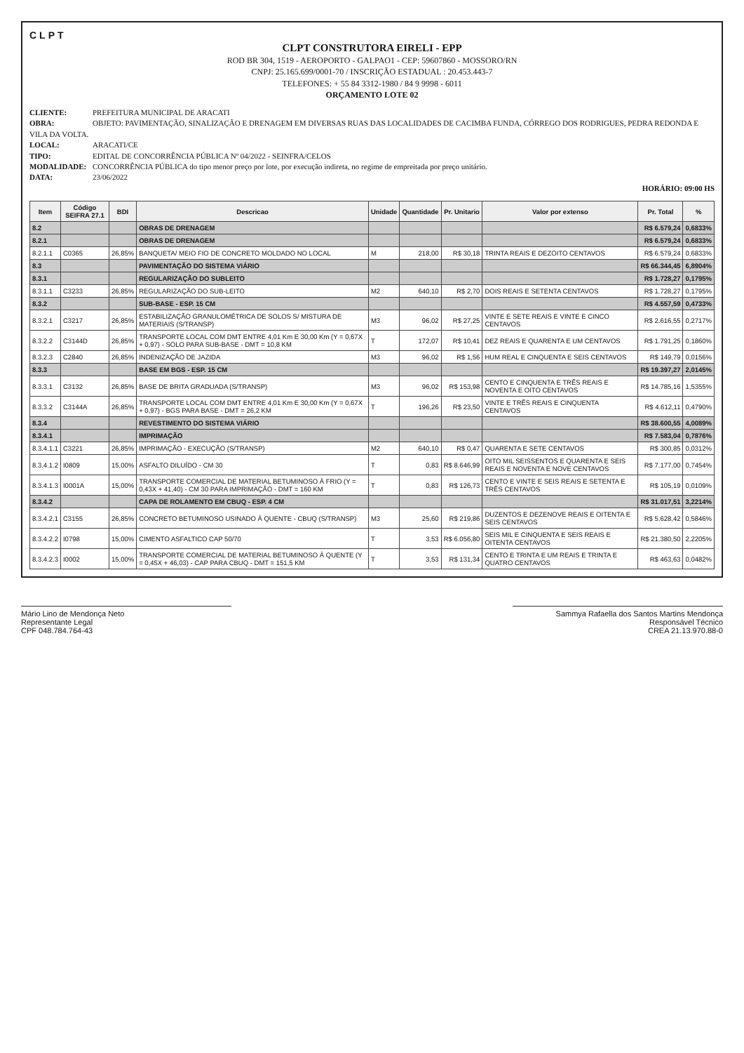CLPT
CLPT CONSTRUTORA EIRELI - EPP
ROD BR 304, 1519 - AEROPORTO - GALPAO1 - CEP: 59607860 - MOSSORO/RN
CNPJ: 25.165.699/0001-70 / INSCRIÇÃO ESTADUAL : 20.453.443-7
TELEFONES: + 55 84 3312-1980 / 84 9 9998 - 6011
ORÇAMENTO LOTE 02
CLIENTE: PREFEITURA MUNICIPAL DE ARACATI
OBRA: OBJETO: PAVIMENTAÇÃO, SINALIZAÇÃO E DRENAGEM EM DIVERSAS RUAS DAS LOCALIDADES DE CACIMBA FUNDA, CÓRREGO DOS RODRIGUES, PEDRA REDONDA E VILA DA VOLTA.
LOCAL: ARACATI/CE
TIPO: EDITAL DE CONCORRÊNCIA PÚBLICA Nº 04/2022 - SEINFRA/CELOS
MODALIDADE: CONCORRÊNCIA PÚBLICA do tipo menor preço por lote, por execução indireta, no regime de empreitada por preço unitário.
DATA: 23/06/2022
HORÁRIO: 09:00 HS
| Item | Código SEIFRA 27.1 | BDI | Descricao | Unidade | Quantidade | Pr. Unitario | Valor por extenso | Pr. Total | % |
| --- | --- | --- | --- | --- | --- | --- | --- | --- | --- |
| 8.2 | | | OBRAS DE DRENAGEM | | | | | R$ 6.579,24 | 0,6833% |
| 8.2.1 | | | OBRAS DE DRENAGEM | | | | | R$ 6.579,24 | 0,6833% |
| 8.2.1.1 | C0365 | 26,85% | BANQUETA/ MEIO FIO DE CONCRETO MOLDADO NO LOCAL | M | 218,00 | R$ 30,18 | TRINTA REAIS E DEZOITO CENTAVOS | R$ 6.579,24 | 0,6833% |
| 8.3 | | | PAVIMENTAÇÃO DO SISTEMA VIÁRIO | | | | | R$ 66.344,45 | 6,8904% |
| 8.3.1 | | | REGULARIZAÇÃO DO SUBLEITO | | | | | R$ 1.728,27 | 0,1795% |
| 8.3.1.1 | C3233 | 26,85% | REGULARIZAÇÃO DO SUB-LEITO | M2 | 640,10 | R$ 2,70 | DOIS REAIS E SETENTA CENTAVOS | R$ 1.728,27 | 0,1795% |
| 8.3.2 | | | SUB-BASE - ESP. 15 CM | | | | | R$ 4.557,59 | 0,4733% |
| 8.3.2.1 | C3217 | 26,85% | ESTABILIZAÇÃO GRANULOMÉTRICA DE SOLOS S/ MISTURA DE MATERIAIS (S/TRANSP) | M3 | 96,02 | R$ 27,25 | VINTE E SETE REAIS E VINTE E CINCO CENTAVOS | R$ 2.616,55 | 0,2717% |
| 8.3.2.2 | C3144D | 26,85% | TRANSPORTE LOCAL COM DMT ENTRE 4,01 Km E 30,00 Km (Y = 0,67X + 0,97) - SOLO PARA SUB-BASE - DMT = 10,8 KM | T | 172,07 | R$ 10,41 | DEZ REAIS E QUARENTA E UM CENTAVOS | R$ 1.791,25 | 0,1860% |
| 8.3.2.3 | C2840 | 26,85% | INDENIZAÇÃO DE JAZIDA | M3 | 96,02 | R$ 1,56 | HUM REAL E CINQUENTA E SEIS CENTAVOS | R$ 149,79 | 0,0156% |
| 8.3.3 | | | BASE EM BGS - ESP. 15 CM | | | | | R$ 19.397,27 | 2,0145% |
| 8.3.3.1 | C3132 | 26,85% | BASE DE BRITA GRADUADA (S/TRANSP) | M3 | 96,02 | R$ 153,98 | CENTO E CINQUENTA E TRÊS REAIS E NOVENTA E OITO CENTAVOS | R$ 14.785,16 | 1,5355% |
| 8.3.3.2 | C3144A | 26,85% | TRANSPORTE LOCAL COM DMT ENTRE 4,01 Km E 30,00 Km (Y = 0,67X + 0,97) - BGS PARA BASE - DMT = 26,2 KM | T | 196,26 | R$ 23,50 | VINTE E TRÊS REAIS E CINQUENTA CENTAVOS | R$ 4.612,11 | 0,4790% |
| 8.3.4 | | | REVESTIMENTO DO SISTEMA VIÁRIO | | | | | R$ 38.600,55 | 4,0089% |
| 8.3.4.1 | | | IMPRIMAÇÃO | | | | | R$ 7.583,04 | 0,7876% |
| 8.3.4.1.1 | C3221 | 26,85% | IMPRIMAÇÃO - EXECUÇÃO (S/TRANSP) | M2 | 640,10 | R$ 0,47 | QUARENTA E SETE CENTAVOS | R$ 300,85 | 0,0312% |
| 8.3.4.1.2 | I0809 | 15,00% | ASFALTO DILUÍDO - CM 30 | T | 0,83 | R$ 8.646,99 | OITO MIL SEISSENTOS E QUARENTA E SEIS REAIS E NOVENTA E NOVE CENTAVOS | R$ 7.177,00 | 0,7454% |
| 8.3.4.1.3 | I0001A | 15,00% | TRANSPORTE COMERCIAL DE MATERIAL BETUMINOSO À FRIO (Y = 0,43X + 41,40) - CM 30 PARA IMPRIMAÇÃO - DMT = 160 KM | T | 0,83 | R$ 126,73 | CENTO E VINTE E SEIS REAIS E SETENTA E TRÊS CENTAVOS | R$ 105,19 | 0,0109% |
| 8.3.4.2 | | | CAPA DE ROLAMENTO EM CBUQ - ESP. 4 CM | | | | | R$ 31.017,51 | 3,2214% |
| 8.3.4.2.1 | C3155 | 26,85% | CONCRETO BETUMINOSO USINADO À QUENTE - CBUQ (S/TRANSP) | M3 | 25,60 | R$ 219,86 | DUZENTOS E DEZENOVE REAIS E OITENTA E SEIS CENTAVOS | R$ 5.628,42 | 0,5846% |
| 8.3.4.2.2 | I0798 | 15,00% | CIMENTO ASFALTICO CAP 50/70 | T | 3,53 | R$ 6.056,80 | SEIS MIL E CINQUENTA E SEIS REAIS E OITENTA CENTAVOS | R$ 21.380,50 | 2,2205% |
| 8.3.4.2.3 | I0002 | 15,00% | TRANSPORTE COMERCIAL DE MATERIAL BETUMINOSO À QUENTE (Y = 0,45X + 46,03) - CAP PARA CBUQ - DMT = 151,5 KM | T | 3,53 | R$ 131,34 | CENTO E TRINTA E UM REAIS E TRINTA E QUATRO CENTAVOS | R$ 463,63 | 0,0482% |
Mário Lino de Mendonça Neto
Representante Legal
CPF 048.784.764-43
Sammya Rafaella dos Santos Martins Mendonça
Responsável Técnico
CREA 21.13.970.88-0